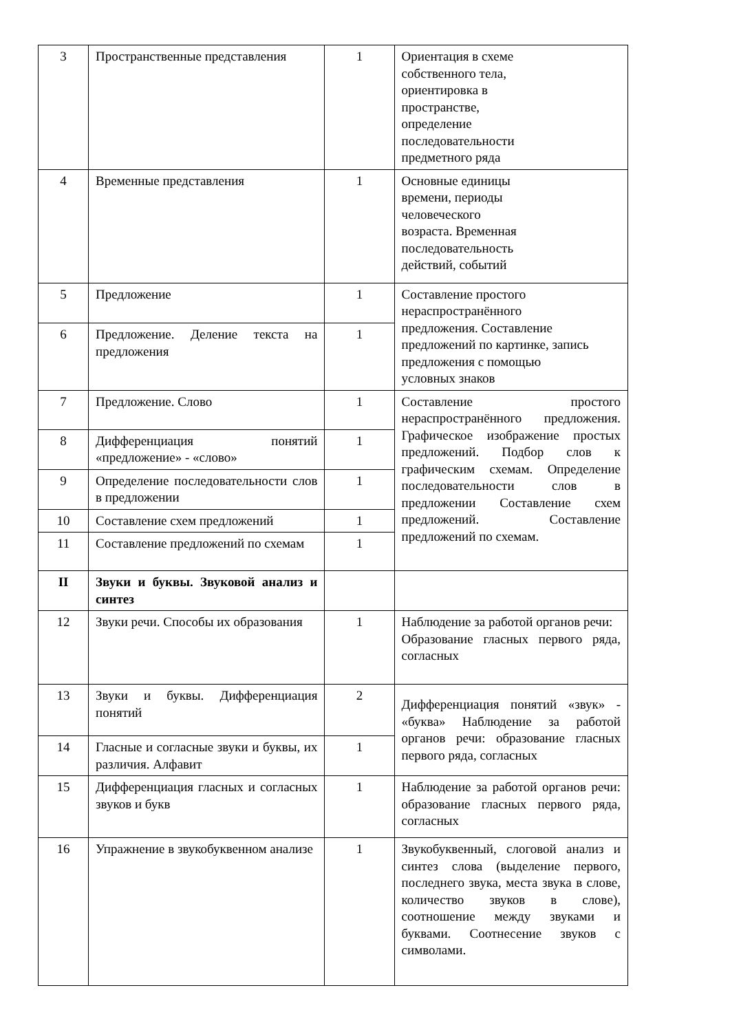| 3 | Пространственные представления | 1 | Ориентация в схеме собственного тела, ориентировка в пространстве, определение последовательности предметного ряда |
| 4 | Временные представления | 1 | Основные единицы времени, периоды человеческого возраста. Временная последовательность действий, событий |
| 5 | Предложение | 1 | Составление простого нераспространённого предложения. Составление предложений по картинке, запись предложения с помощью условных знаков |
| 6 | Предложение. Деление текста на предложения | 1 | |
| 7 | Предложение. Слово | 1 | Составление простого нераспространённого предложения. Графическое изображение простых предложений. Подбор слов к графическим схемам. Определение последовательности слов в предложении Составление схем предложений. Составление предложений по схемам. |
| 8 | Дифференциация понятий «предложение» - «слово» | 1 | |
| 9 | Определение последовательности слов в предложении | 1 | |
| 10 | Составление схем предложений | 1 | |
| 11 | Составление предложений по схемам | 1 | |
| II | Звуки и буквы. Звуковой анализ и синтез | | |
| 12 | Звуки речи. Способы их образования | 1 | Наблюдение за работой органов речи: Образование гласных первого ряда, согласных |
| 13 | Звуки и буквы. Дифференциация понятий | 2 | Дифференциация понятий «звук» - «буква» Наблюдение за работой органов речи: образование гласных первого ряда, согласных |
| 14 | Гласные и согласные звуки и буквы, их различия. Алфавит | 1 | |
| 15 | Дифференциация гласных и согласных звуков и букв | 1 | Наблюдение за работой органов речи: образование гласных первого ряда, согласных |
| 16 | Упражнение в звукобуквенном анализе | 1 | Звукобуквенный, слоговой анализ и синтез слова (выделение первого, последнего звука, места звука в слове, количество звуков в слове), соотношение между звуками и буквами. Соотнесение звуков с символами. |